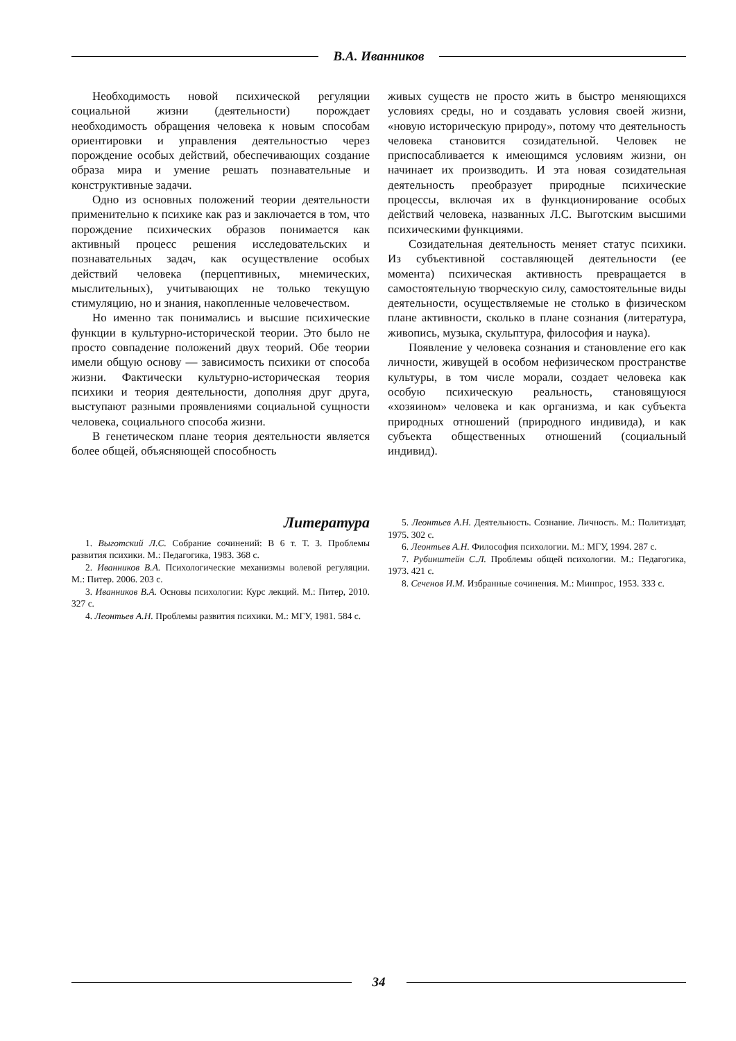В.А. Иванников
Необходимость новой психической регуляции социальной жизни (деятельности) порождает необходимость обращения человека к новым способам ориентировки и управления деятельностью через порождение особых действий, обеспечивающих создание образа мира и умение решать познавательные и конструктивные задачи.
Одно из основных положений теории деятельности применительно к психике как раз и заключается в том, что порождение психических образов понимается как активный процесс решения исследовательских и познавательных задач, как осуществление особых действий человека (перцептивных, мнемических, мыслительных), учитывающих не только текущую стимуляцию, но и знания, накопленные человечеством.
Но именно так понимались и высшие психические функции в культурно-исторической теории. Это было не просто совпадение положений двух теорий. Обе теории имели общую основу — зависимость психики от способа жизни. Фактически культурно-историческая теория психики и теория деятельности, дополняя друг друга, выступают разными проявлениями социальной сущности человека, социального способа жизни.
В генетическом плане теория деятельности является более общей, объясняющей способность
живых существ не просто жить в быстро меняющихся условиях среды, но и создавать условия своей жизни, «новую историческую природу», потому что деятельность человека становится созидательной. Человек не приспосабливается к имеющимся условиям жизни, он начинает их производить. И эта новая созидательная деятельность преобразует природные психические процессы, включая их в функционирование особых действий человека, названных Л.С. Выготским высшими психическими функциями.
Созидательная деятельность меняет статус психики. Из субъективной составляющей деятельности (ее момента) психическая активность превращается в самостоятельную творческую силу, самостоятельные виды деятельности, осуществляемые не столько в физическом плане активности, сколько в плане сознания (литература, живопись, музыка, скульптура, философия и наука).
Появление у человека сознания и становление его как личности, живущей в особом нефизическом пространстве культуры, в том числе морали, создает человека как особую психическую реальность, становящуюся «хозяином» человека и как организма, и как субъекта природных отношений (природного индивида), и как субъекта общественных отношений (социальный индивид).
Литература
1. Выготский Л.С. Собрание сочинений: В 6 т. Т. 3. Проблемы развития психики. М.: Педагогика, 1983. 368 с.
2. Иванников В.А. Психологические механизмы волевой регуляции. М.: Питер. 2006. 203 с.
3. Иванников В.А. Основы психологии: Курс лекций. М.: Питер, 2010. 327 с.
4. Леонтьев А.Н. Проблемы развития психики. М.: МГУ, 1981. 584 с.
5. Леонтьев А.Н. Деятельность. Сознание. Личность. М.: Политиздат, 1975. 302 с.
6. Леонтьев А.Н. Философия психологии. М.: МГУ, 1994. 287 с.
7. Рубинштейн С.Л. Проблемы общей психологии. М.: Педагогика, 1973. 421 с.
8. Сеченов И.М. Избранные сочинения. М.: Минпрос, 1953. 333 с.
34